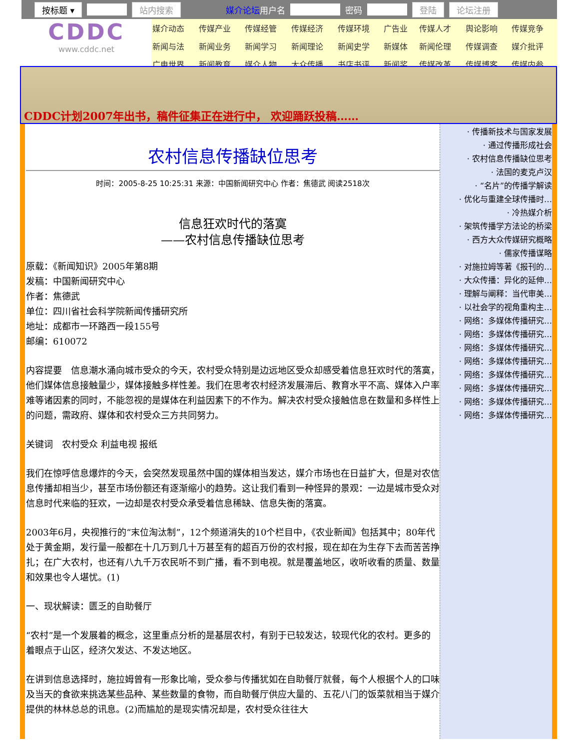按标题 ▾ 站内搜索 媒介论坛用户名 密码 登陆 论坛注册
CDDC
www.cddc.net
| 媒介动态 | 传媒产业 | 传媒经管 | 传媒经济 | 传媒环境 | 广告业 | 传媒人才 | 舆论影响 | 传媒竞争 |
| 新闻与法 | 新闻业务 | 新闻学习 | 新闻理论 | 新闻史学 | 新媒体 | 新闻伦理 | 传媒调查 | 媒介批评 |
| 广电世界 | 新闻教育 | 媒介人物 | 大众传播 | 书店书评 | 新闻奖 | 传媒改革 | 传媒博客 | 传媒内参 |
CDDC计划2007年出书，稿件征集正在进行中， 欢迎踊跃投稿……
农村信息传播缺位思考
时间：2005-8-25 10:25:31 来源：中国新闻研究中心 作者：焦德武 阅读2518次
信息狂欢时代的落寞
——农村信息传播缺位思考
原载：《新闻知识》2005年第8期
发稿：中国新闻研究中心
作者：焦德武
单位：四川省社会科学院新闻传播研究所
地址：成都市一环路西一段155号
邮编：610072
内容提要　信息潮水涌向城市受众的今天，农村受众特别是边远地区受众却感受着信息狂欢时代的落寞，他们媒体信息接触量少，媒体接触多样性差。我们在思考农村经济发展滞后、教育水平不高、媒体入户率难等诸因素的同时，不能忽视的是媒体在利益因素下的不作为。解决农村受众接触信息在数量和多样性上的问题，需政府、媒体和农村受众三方共同努力。
关键词　农村受众 利益电视 报纸
我们在惊呼信息爆炸的今天，会突然发现虽然中国的媒体相当发达，媒介市场也在日益扩大，但是对农信息传播却相当少，甚至市场份额还有逐渐缩小的趋势。这让我们看到一种怪异的景观：一边是城市受众对信息时代来临的狂欢，一边却是农村受众承受着信息稀缺、信息失衡的落寞。
2003年6月，央视推行的“末位淘汰制”，12个频道消失的10个栏目中，《农业新闻》包括其中；80年代处于黄金期，发行量一般都在十几万到几十万甚至有的超百万份的农村报，现在却在为生存下去而苦苦挣扎；在广大农村，也还有八九千万农民听不到广播，看不到电视。就是覆盖地区，收听收看的质量、数量和效果也令人堪忧。(1)
一、现状解读：匮乏的自助餐厅
“农村”是一个发展着的概念，这里重点分析的是基层农村，有别于已较发达，较现代化的农村。更多的着眼点于山区，经济欠发达、不发达地区。
在讲到信息选择时，施拉姆曾有一形象比喻，受众参与传播犹如在自助餐厅就餐，每个人根据个人的口味及当天的食欲来挑选某些品种、某些数量的食物，而自助餐厅供应大量的、五花八门的饭菜就相当于媒介提供的林林总总的讯息。(2)而尴尬的是现实情况却是，农村受众往往大
· 传播新技术与国家发展
· 通过传播形成社会
· 农村信息传播缺位思考
· 法国的麦克卢汉
· “名片”的传播学解读
· 优化与重建全球传播时…
· 冷热媒介析
· 架筑传播学方法论的桥梁
· 西方大众传媒研究概略
· 儒家传播谋略
· 对施拉姆等著《报刊的…
· 大众传播：异化的延伸…
· 理解与阐释：当代审美…
· 以社会学的视角重构主…
· 网络：多媒体传播研究…
· 网络：多媒体传播研究…
· 网络：多媒体传播研究…
· 网络：多媒体传播研究…
· 网络：多媒体传播研究…
· 网络：多媒体传播研究…
· 网络：多媒体传播研究…
· 网络：多媒体传播研究…